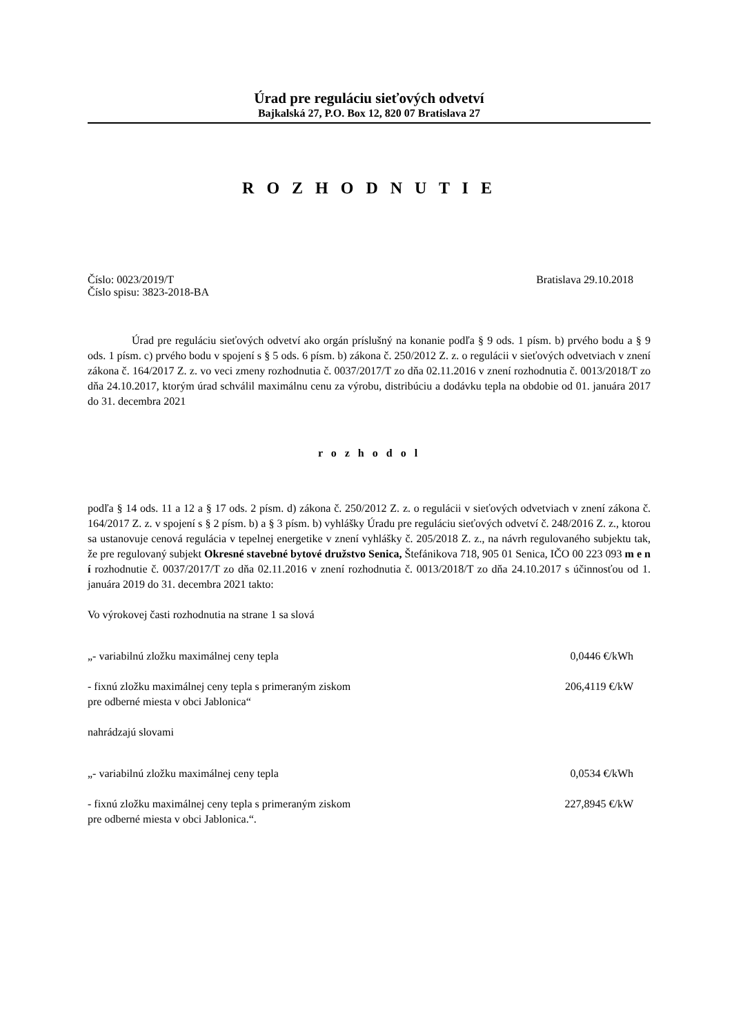Úrad pre reguláciu sieťových odvetví
Bajkalská 27, P.O. Box 12, 820 07 Bratislava 27
R O Z H O D N U T I E
Číslo: 0023/2019/T Bratislava 29.10.2018
Číslo spisu: 3823-2018-BA
Úrad pre reguláciu sieťových odvetví ako orgán príslušný na konanie podľa § 9 ods. 1 písm. b) prvého bodu a § 9 ods. 1 písm. c) prvého bodu v spojení s § 5 ods. 6 písm. b) zákona č. 250/2012 Z. z. o regulácii v sieťových odvetviach v znení zákona č. 164/2017 Z. z. vo veci zmeny rozhodnutia č. 0037/2017/T zo dňa 02.11.2016 v znení rozhodnutia č. 0013/2018/T zo dňa 24.10.2017, ktorým úrad schválil maximálnu cenu za výrobu, distribúciu a dodávku tepla na obdobie od 01. januára 2017 do 31. decembra 2021
r o z h o d o l
podľa § 14 ods. 11 a 12 a § 17 ods. 2 písm. d) zákona č. 250/2012 Z. z. o regulácii v sieťových odvetviach v znení zákona č. 164/2017 Z. z. v spojení s § 2 písm. b) a § 3 písm. b) vyhlášky Úradu pre reguláciu sieťových odvetví č. 248/2016 Z. z., ktorou sa ustanovuje cenová regulácia v tepelnej energetike v znení vyhlášky č. 205/2018 Z. z., na návrh regulovaného subjektu tak, že pre regulovaný subjekt Okresné stavebné bytové družstvo Senica, Štefánikova 718, 905 01 Senica, IČO 00 223 093 m e n í rozhodnutie č. 0037/2017/T zo dňa 02.11.2016 v znení rozhodnutia č. 0013/2018/T zo dňa 24.10.2017 s účinnosťou od 1. januára 2019 do 31. decembra 2021 takto:
Vo výrokovej časti rozhodnutia na strane 1 sa slová
„- variabilnú zložku maximálnej ceny tepla 0,0446 €/kWh
- fixnú zložku maximálnej ceny tepla s primeraným ziskom
pre odberné miesta v obci Jablonica“206,4119 €/kW
nahrádzajú slovami
„- variabilnú zložku maximálnej ceny tepla 0,0534 €/kWh
- fixnú zložku maximálnej ceny tepla s primeraným ziskom
pre odberné miesta v obci Jablonica.“. 227,8945 €/kW